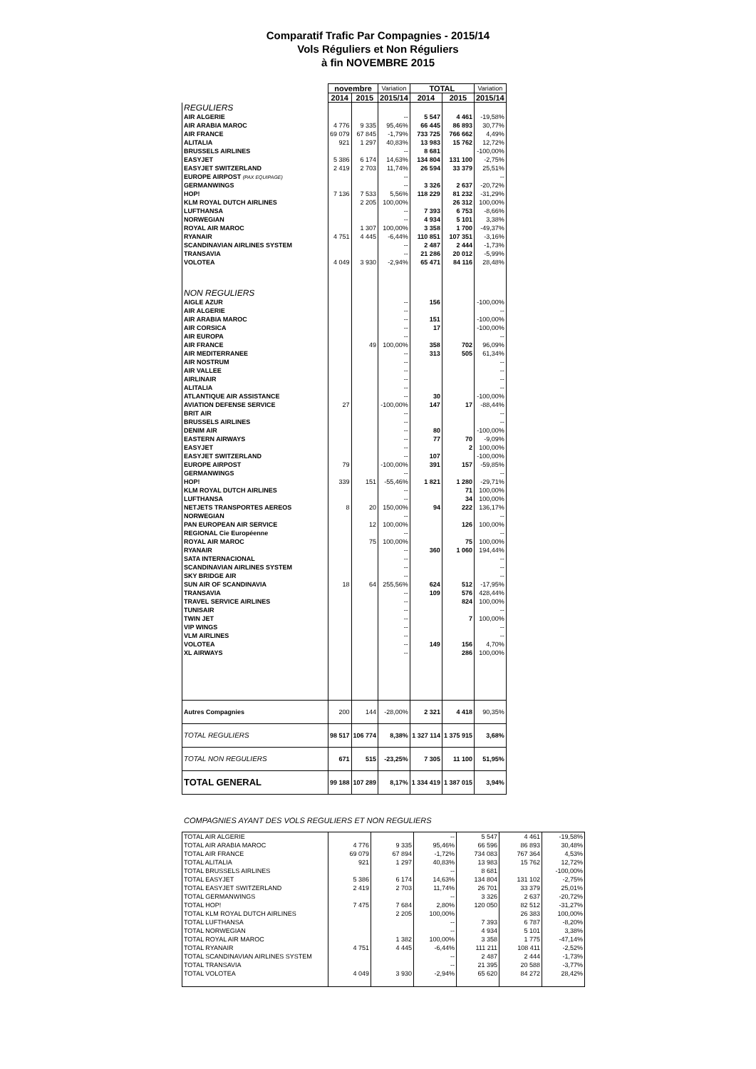Comparatif Trafic Par Compagnies - 2015/14
Vols Réguliers et Non Réguliers
à fin NOVEMBRE 2015
| | novembre | | Variation | TOTAL | | Variation |
| --- | --- | --- | --- | --- | --- | --- |
| | 2014 | 2015 | 2015/14 | 2014 | 2015 | 2015/14 |
| REGULIERS | | | | | | |
| AIR ALGERIE | | | -- | 5 547 | 4 461 | -19,58% |
| AIR ARABIA MAROC | 4 776 | 9 335 | 95,46% | 66 445 | 86 893 | 30,77% |
| AIR FRANCE | 69 079 | 67 845 | -1,79% | 733 725 | 766 662 | 4,49% |
| ALITALIA | 921 | 1 297 | 40,83% | 13 983 | 15 762 | 12,72% |
| BRUSSELS AIRLINES | | | -- | 8 681 | | -100,00% |
| EASYJET | 5 386 | 6 174 | 14,63% | 134 804 | 131 100 | -2,75% |
| EASYJET SWITZERLAND | 2 419 | 2 703 | 11,74% | 26 594 | 33 379 | 25,51% |
| EUROPE AIRPOST (PAX EQUIPAGE) | | | -- | | | -- |
| GERMANWINGS | | | -- | 3 326 | 2 637 | -20,72% |
| HOP! | 7 136 | 7 533 | 5,56% | 118 229 | 81 232 | -31,29% |
| KLM ROYAL DUTCH AIRLINES | | 2 205 | 100,00% | | 26 312 | 100,00% |
| LUFTHANSA | | | -- | 7 393 | 6 753 | -8,66% |
| NORWEGIAN | | | -- | 4 934 | 5 101 | 3,38% |
| ROYAL AIR MAROC | | 1 307 | 100,00% | 3 358 | 1 700 | -49,37% |
| RYANAIR | 4 751 | 4 445 | -6,44% | 110 851 | 107 351 | -3,16% |
| SCANDINAVIAN AIRLINES SYSTEM | | | -- | 2 487 | 2 444 | -1,73% |
| TRANSAVIA | | | -- | 21 286 | 20 012 | -5,99% |
| VOLOTEA | 4 049 | 3 930 | -2,94% | 65 471 | 84 116 | 28,48% |
| NON REGULIERS | | | | | | |
| AIGLE AZUR | | | -- | 156 | | -100,00% |
| AIR ALGERIE | | | -- | | | -- |
| AIR ARABIA MAROC | | | -- | 151 | | -100,00% |
| AIR CORSICA | | | -- | 17 | | -100,00% |
| AIR EUROPA | | | -- | | | -- |
| AIR FRANCE | | 49 | 100,00% | 358 | 702 | 96,09% |
| AIR MEDITERRANEE | | | -- | 313 | 505 | 61,34% |
| AIR NOSTRUM | | | -- | | | -- |
| AIR VALLEE | | | -- | | | -- |
| AIRLINAIR | | | -- | | | -- |
| ALITALIA | | | -- | | | -- |
| ATLANTIQUE AIR ASSISTANCE | | | -- | 30 | | -100,00% |
| AVIATION DEFENSE SERVICE | 27 | | -100,00% | 147 | 17 | -88,44% |
| BRIT AIR | | | -- | | | -- |
| BRUSSELS AIRLINES | | | -- | | | -- |
| DENIM AIR | | | -- | 80 | | -100,00% |
| EASTERN AIRWAYS | | | -- | 77 | 70 | -9,09% |
| EASYJET | | | -- | | 2 | 100,00% |
| EASYJET SWITZERLAND | | | -- | 107 | | -100,00% |
| EUROPE AIRPOST | 79 | | -100,00% | 391 | 157 | -59,85% |
| GERMANWINGS | | | -- | | | -- |
| HOP! | 339 | 151 | -55,46% | 1 821 | 1 280 | -29,71% |
| KLM ROYAL DUTCH AIRLINES | | | -- | | 71 | 100,00% |
| LUFTHANSA | | | -- | | 34 | 100,00% |
| NETJETS TRANSPORTES AEREOS | 8 | 20 | 150,00% | 94 | 222 | 136,17% |
| NORWEGIAN | | | -- | | | -- |
| PAN EUROPEAN AIR SERVICE | | 12 | 100,00% | | 126 | 100,00% |
| REGIONAL Cie Européenne | | | -- | | | -- |
| ROYAL AIR MAROC | | 75 | 100,00% | | 75 | 100,00% |
| RYANAIR | | | -- | 360 | 1 060 | 194,44% |
| SATA INTERNACIONAL | | | -- | | | -- |
| SCANDINAVIAN AIRLINES SYSTEM | | | -- | | | -- |
| SKY BRIDGE AIR | | | -- | | | -- |
| SUN AIR OF SCANDINAVIA | 18 | 64 | 255,56% | 624 | 512 | -17,95% |
| TRANSAVIA | | | -- | 109 | 576 | 428,44% |
| TRAVEL SERVICE AIRLINES | | | -- | | 824 | 100,00% |
| TUNISAIR | | | -- | | | -- |
| TWIN JET | | | -- | | 7 | 100,00% |
| VIP WINGS | | | -- | | | -- |
| VLM AIRLINES | | | -- | | | -- |
| VOLOTEA | | | -- | 149 | 156 | 4,70% |
| XL AIRWAYS | | | -- | | 286 | 100,00% |
| Autres Compagnies | 200 | 144 | -28,00% | 2 321 | 4 418 | 90,35% |
| TOTAL REGULIERS | 98 517 | 106 774 | 8,38% | 1 327 114 | 1 375 915 | 3,68% |
| TOTAL NON REGULIERS | 671 | 515 | -23,25% | 7 305 | 11 100 | 51,95% |
| TOTAL GENERAL | 99 188 | 107 289 | 8,17% | 1 334 419 | 1 387 015 | 3,94% |
COMPAGNIES AYANT DES VOLS REGULIERS ET NON REGULIERS
| TOTAL AIR ALGERIE | | | -- | 5 547 | 4 461 | -19,58% |
| TOTAL AIR ARABIA MAROC | 4 776 | 9 335 | 95,46% | 66 596 | 86 893 | 30,48% |
| TOTAL AIR FRANCE | 69 079 | 67 894 | -1,72% | 734 083 | 767 364 | 4,53% |
| TOTAL ALITALIA | 921 | 1 297 | 40,83% | 13 983 | 15 762 | 12,72% |
| TOTAL BRUSSELS AIRLINES | | | -- | 8 681 | | -100,00% |
| TOTAL EASYJET | 5 386 | 6 174 | 14,63% | 134 804 | 131 102 | -2,75% |
| TOTAL EASYJET SWITZERLAND | 2 419 | 2 703 | 11,74% | 26 701 | 33 379 | 25,01% |
| TOTAL GERMANWINGS | | | -- | 3 326 | 2 637 | -20,72% |
| TOTAL HOP! | 7 475 | 7 684 | 2,80% | 120 050 | 82 512 | -31,27% |
| TOTAL KLM ROYAL DUTCH AIRLINES | | 2 205 | 100,00% | | 26 383 | 100,00% |
| TOTAL LUFTHANSA | | | -- | 7 393 | 6 787 | -8,20% |
| TOTAL NORWEGIAN | | | -- | 4 934 | 5 101 | 3,38% |
| TOTAL ROYAL AIR MAROC | | 1 382 | 100,00% | 3 358 | 1 775 | -47,14% |
| TOTAL RYANAIR | 4 751 | 4 445 | -6,44% | 111 211 | 108 411 | -2,52% |
| TOTAL SCANDINAVIAN AIRLINES SYSTEM | | | -- | 2 487 | 2 444 | -1,73% |
| TOTAL TRANSAVIA | | | -- | 21 395 | 20 588 | -3,77% |
| TOTAL VOLOTEA | 4 049 | 3 930 | -2,94% | 65 620 | 84 272 | 28,42% |